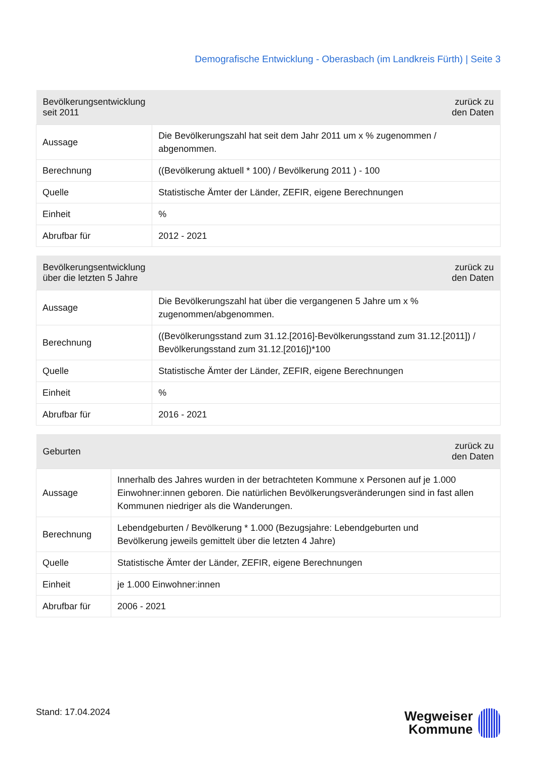Demografische Entwicklung - Oberasbach (im Landkreis Fürth) | Seite 3
| Bevölkerungsentwicklung seit 2011 | zurück zu den Daten |
| --- | --- |
| Aussage | Die Bevölkerungszahl hat seit dem Jahr 2011 um x % zugenommen / abgenommen. |
| Berechnung | ((Bevölkerung aktuell * 100) / Bevölkerung 2011 ) - 100 |
| Quelle | Statistische Ämter der Länder, ZEFIR, eigene Berechnungen |
| Einheit | % |
| Abrufbar für | 2012 - 2021 |
| Bevölkerungsentwicklung über die letzten 5 Jahre | zurück zu den Daten |
| --- | --- |
| Aussage | Die Bevölkerungszahl hat über die vergangenen 5 Jahre um x % zugenommen/abgenommen. |
| Berechnung | ((Bevölkerungsstand zum 31.12.[2016]-Bevölkerungsstand zum 31.12.[2011]) / Bevölkerungsstand zum 31.12.[2016])*100 |
| Quelle | Statistische Ämter der Länder, ZEFIR, eigene Berechnungen |
| Einheit | % |
| Abrufbar für | 2016 - 2021 |
| Geburten | zurück zu den Daten |
| --- | --- |
| Aussage | Innerhalb des Jahres wurden in der betrachteten Kommune x Personen auf je 1.000 Einwohner:innen geboren. Die natürlichen Bevölkerungsveränderungen sind in fast allen Kommunen niedriger als die Wanderungen. |
| Berechnung | Lebendgeburten / Bevölkerung * 1.000 (Bezugsjahre: Lebendgeburten und Bevölkerung jeweils gemittelt über die letzten 4 Jahre) |
| Quelle | Statistische Ämter der Länder, ZEFIR, eigene Berechnungen |
| Einheit | je 1.000 Einwohner:innen |
| Abrufbar für | 2006 - 2021 |
Stand: 17.04.2024
Wegweiser
Kommune